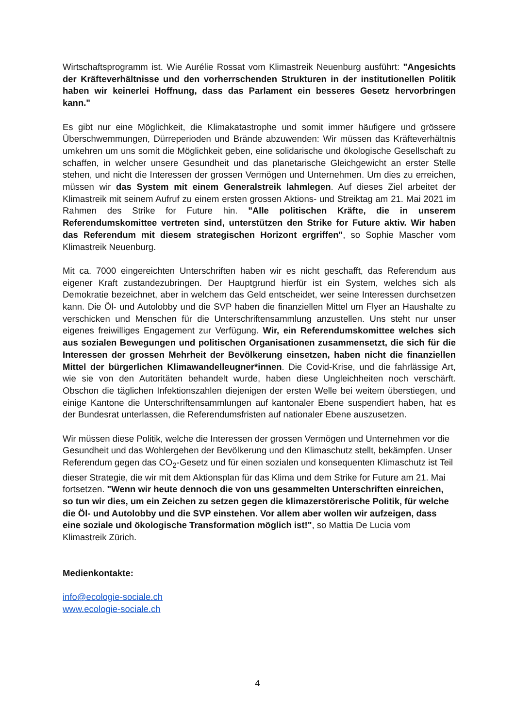Wirtschaftsprogramm ist. Wie Aurélie Rossat vom Klimastreik Neuenburg ausführt: "Angesichts der Kräfteverhältnisse und den vorherrschenden Strukturen in der institutionellen Politik haben wir keinerlei Hoffnung, dass das Parlament ein besseres Gesetz hervorbringen kann."
Es gibt nur eine Möglichkeit, die Klimakatastrophe und somit immer häufigere und grössere Überschwemmungen, Dürreperioden und Brände abzuwenden: Wir müssen das Kräfteverhältnis umkehren um uns somit die Möglichkeit geben, eine solidarische und ökologische Gesellschaft zu schaffen, in welcher unsere Gesundheit und das planetarische Gleichgewicht an erster Stelle stehen, und nicht die Interessen der grossen Vermögen und Unternehmen. Um dies zu erreichen, müssen wir das System mit einem Generalstreik lahmlegen. Auf dieses Ziel arbeitet der Klimastreik mit seinem Aufruf zu einem ersten grossen Aktions- und Streiktag am 21. Mai 2021 im Rahmen des Strike for Future hin. "Alle politischen Kräfte, die in unserem Referendumskomittee vertreten sind, unterstützen den Strike for Future aktiv. Wir haben das Referendum mit diesem strategischen Horizont ergriffen", so Sophie Mascher vom Klimastreik Neuenburg.
Mit ca. 7000 eingereichten Unterschriften haben wir es nicht geschafft, das Referendum aus eigener Kraft zustandezubringen. Der Hauptgrund hierfür ist ein System, welches sich als Demokratie bezeichnet, aber in welchem das Geld entscheidet, wer seine Interessen durchsetzen kann. Die Öl- und Autolobby und die SVP haben die finanziellen Mittel um Flyer an Haushalte zu verschicken und Menschen für die Unterschriftensammlung anzustellen. Uns steht nur unser eigenes freiwilliges Engagement zur Verfügung. Wir, ein Referendumskomittee welches sich aus sozialen Bewegungen und politischen Organisationen zusammensetzt, die sich für die Interessen der grossen Mehrheit der Bevölkerung einsetzen, haben nicht die finanziellen Mittel der bürgerlichen Klimawandelleugner*innen. Die Covid-Krise, und die fahrlässige Art, wie sie von den Autoritäten behandelt wurde, haben diese Ungleichheiten noch verschärft. Obschon die täglichen Infektionszahlen diejenigen der ersten Welle bei weitem überstiegen, und einige Kantone die Unterschriftensammlungen auf kantonaler Ebene suspendiert haben, hat es der Bundesrat unterlassen, die Referendumsfristen auf nationaler Ebene auszusetzen.
Wir müssen diese Politik, welche die Interessen der grossen Vermögen und Unternehmen vor die Gesundheit und das Wohlergehen der Bevölkerung und den Klimaschutz stellt, bekämpfen. Unser Referendum gegen das CO<sub>2</sub>-Gesetz und für einen sozialen und konsequenten Klimaschutz ist Teil dieser Strategie, die wir mit dem Aktionsplan für das Klima und dem Strike for Future am 21. Mai fortsetzen. "Wenn wir heute dennoch die von uns gesammelten Unterschriften einreichen, so tun wir dies, um ein Zeichen zu setzen gegen die klimazerstörerische Politik, für welche die Öl- und Autolobby und die SVP einstehen. Vor allem aber wollen wir aufzeigen, dass eine soziale und ökologische Transformation möglich ist!", so Mattia De Lucia vom Klimastreik Zürich.
Medienkontakte:
info@ecologie-sociale.ch
www.ecologie-sociale.ch
4